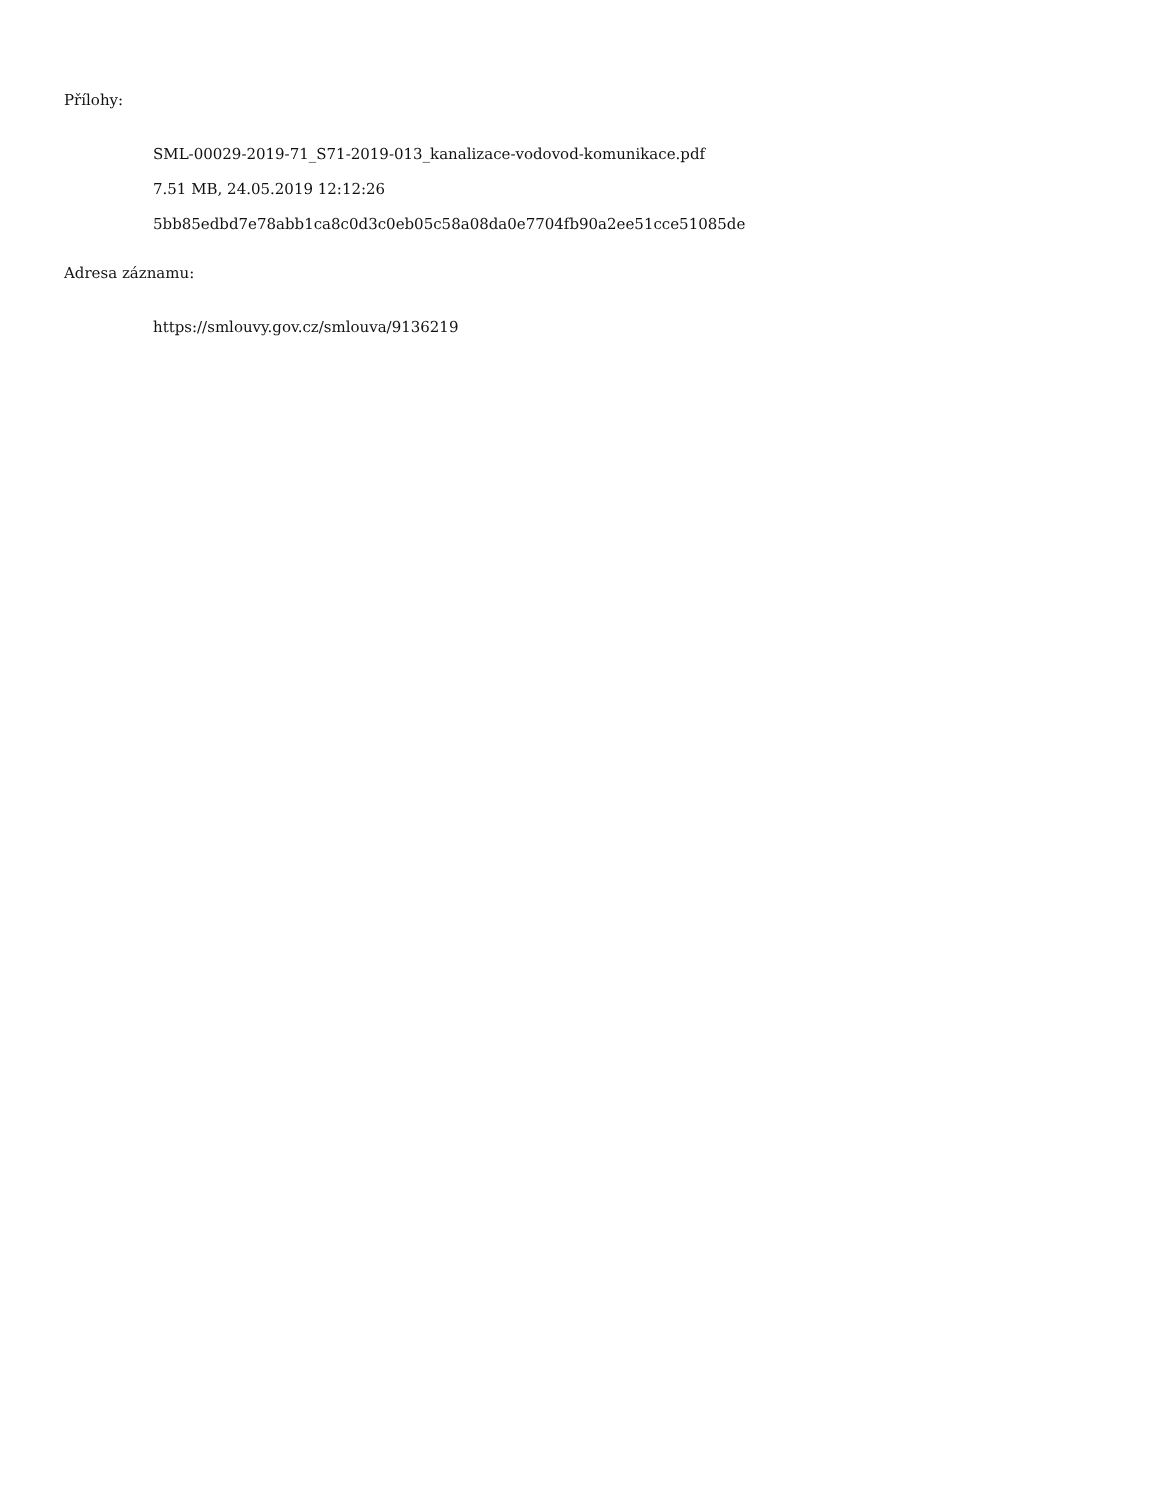Přílohy:
SML-00029-2019-71_S71-2019-013_kanalizace-vodovod-komunikace.pdf
7.51 MB, 24.05.2019 12:12:26
5bb85edbd7e78abb1ca8c0d3c0eb05c58a08da0e7704fb90a2ee51cce51085de
Adresa záznamu:
https://smlouvy.gov.cz/smlouva/9136219